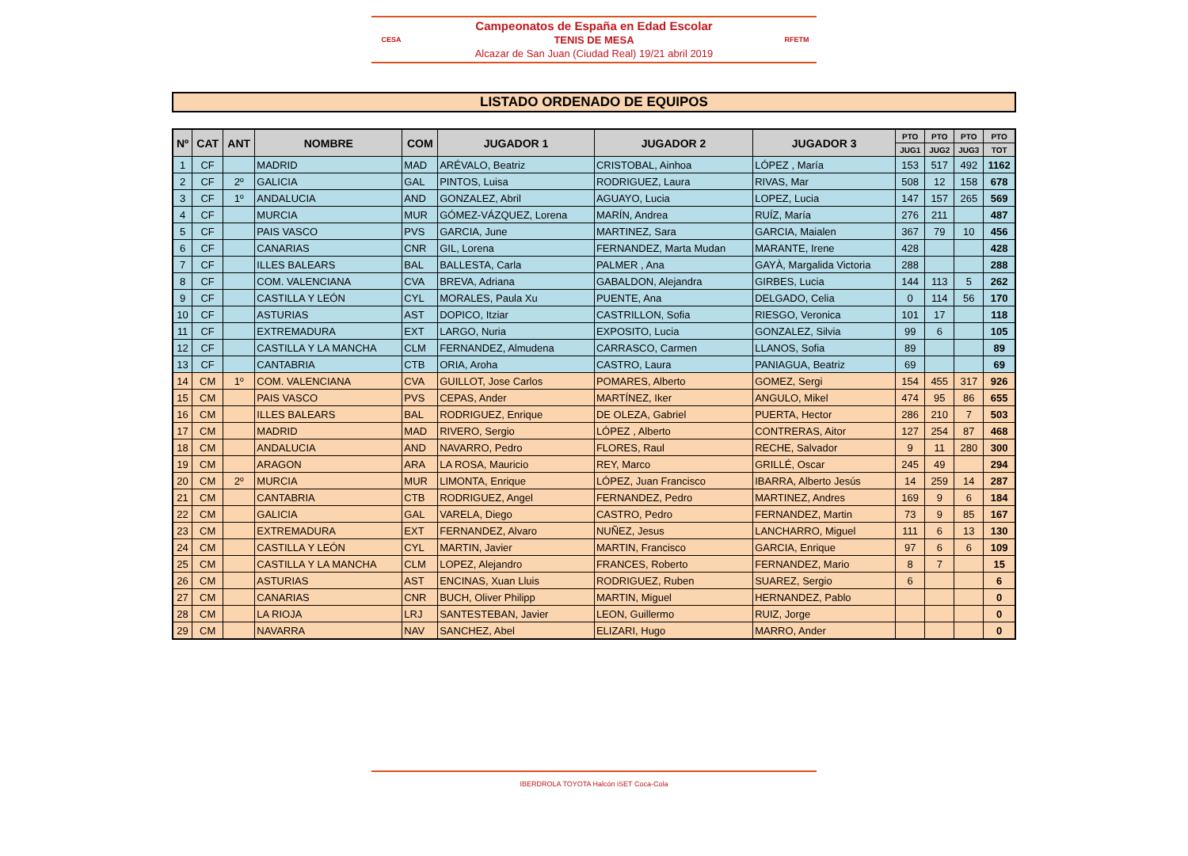CESA
Campeonatos de España en Edad Escolar
TENIS DE MESA
Alcazar de San Juan (Ciudad Real) 19/21 abril 2019
RFETM
LISTADO ORDENADO DE EQUIPOS
| Nº | CAT | ANT | NOMBRE | COM | JUGADOR 1 | JUGADOR 2 | JUGADOR 3 | PTO | PTO | PTO | PTO |
| --- | --- | --- | --- | --- | --- | --- | --- | --- | --- | --- | --- |
| | | | | | | | | JUG1 | JUG2 | JUG3 | TOT |
| 1 | CF | | MADRID | MAD | ARÉVALO, Beatriz | CRISTOBAL, Ainhoa | LÓPEZ , María | 153 | 517 | 492 | 1162 |
| 2 | CF | 2º | GALICIA | GAL | PINTOS, Luisa | RODRIGUEZ, Laura | RIVAS, Mar | 508 | 12 | 158 | 678 |
| 3 | CF | 1º | ANDALUCIA | AND | GONZALEZ, Abril | AGUAYO, Lucia | LOPEZ, Lucia | 147 | 157 | 265 | 569 |
| 4 | CF | | MURCIA | MUR | GÓMEZ-VÁZQUEZ, Lorena | MARÍN, Andrea | RUÍZ, María | 276 | 211 | | 487 |
| 5 | CF | | PAIS VASCO | PVS | GARCIA, June | MARTINEZ, Sara | GARCIA, Maialen | 367 | 79 | 10 | 456 |
| 6 | CF | | CANARIAS | CNR | GIL, Lorena | FERNANDEZ, Marta Mudan | MARANTE, Irene | 428 | | | 428 |
| 7 | CF | | ILLES BALEARS | BAL | BALLESTA, Carla | PALMER , Ana | GAYÀ, Margalida Victoria | 288 | | | 288 |
| 8 | CF | | COM. VALENCIANA | CVA | BREVA, Adriana | GABALDON, Alejandra | GIRBES, Lucia | 144 | 113 | 5 | 262 |
| 9 | CF | | CASTILLA Y LEÓN | CYL | MORALES, Paula Xu | PUENTE, Ana | DELGADO, Celia | 0 | 114 | 56 | 170 |
| 10 | CF | | ASTURIAS | AST | DOPICO, Itziar | CASTRILLON, Sofia | RIESGO, Veronica | 101 | 17 | | 118 |
| 11 | CF | | EXTREMADURA | EXT | LARGO, Nuria | EXPOSITO, Lucia | GONZALEZ, Silvia | 99 | 6 | | 105 |
| 12 | CF | | CASTILLA Y LA MANCHA | CLM | FERNANDEZ, Almudena | CARRASCO, Carmen | LLANOS, Sofia | 89 | | | 89 |
| 13 | CF | | CANTABRIA | CTB | ORIA, Aroha | CASTRO, Laura | PANIAGUA, Beatriz | 69 | | | 69 |
| 14 | CM | 1º | COM. VALENCIANA | CVA | GUILLOT, Jose Carlos | POMARES, Alberto | GOMEZ, Sergi | 154 | 455 | 317 | 926 |
| 15 | CM | | PAIS VASCO | PVS | CEPAS, Ander | MARTÍNEZ, Iker | ANGULO, Mikel | 474 | 95 | 86 | 655 |
| 16 | CM | | ILLES BALEARS | BAL | RODRIGUEZ, Enrique | DE OLEZA, Gabriel | PUERTA, Hector | 286 | 210 | 7 | 503 |
| 17 | CM | | MADRID | MAD | RIVERO, Sergio | LÓPEZ , Alberto | CONTRERAS, Aitor | 127 | 254 | 87 | 468 |
| 18 | CM | | ANDALUCIA | AND | NAVARRO, Pedro | FLORES, Raul | RECHE, Salvador | 9 | 11 | 280 | 300 |
| 19 | CM | | ARAGON | ARA | LA ROSA, Mauricio | REY, Marco | GRILLÉ, Oscar | 245 | 49 | | 294 |
| 20 | CM | 2º | MURCIA | MUR | LIMONTA, Enrique | LÓPEZ, Juan Francisco | IBARRA, Alberto Jesús | 14 | 259 | 14 | 287 |
| 21 | CM | | CANTABRIA | CTB | RODRIGUEZ, Angel | FERNANDEZ, Pedro | MARTINEZ, Andres | 169 | 9 | 6 | 184 |
| 22 | CM | | GALICIA | GAL | VARELA, Diego | CASTRO, Pedro | FERNANDEZ, Martin | 73 | 9 | 85 | 167 |
| 23 | CM | | EXTREMADURA | EXT | FERNANDEZ, Alvaro | NUÑEZ, Jesus | LANCHARRO, Miguel | 111 | 6 | 13 | 130 |
| 24 | CM | | CASTILLA Y LEÓN | CYL | MARTIN, Javier | MARTIN, Francisco | GARCIA, Enrique | 97 | 6 | 6 | 109 |
| 25 | CM | | CASTILLA Y LA MANCHA | CLM | LOPEZ, Alejandro | FRANCES, Roberto | FERNANDEZ, Mario | 8 | 7 | | 15 |
| 26 | CM | | ASTURIAS | AST | ENCINAS, Xuan Lluis | RODRIGUEZ, Ruben | SUAREZ, Sergio | 6 | | | 6 |
| 27 | CM | | CANARIAS | CNR | BUCH, Oliver Philipp | MARTIN, Miguel | HERNANDEZ, Pablo | | | | 0 |
| 28 | CM | | LA RIOJA | LRJ | SANTESTEBAN, Javier | LEON, Guillermo | RUIZ, Jorge | | | | 0 |
| 29 | CM | | NAVARRA | NAV | SANCHEZ, Abel | ELIZARI, Hugo | MARRO, Ander | | | | 0 |
IBERDROLA TOYOTA Halcón iSET Coca-Cola